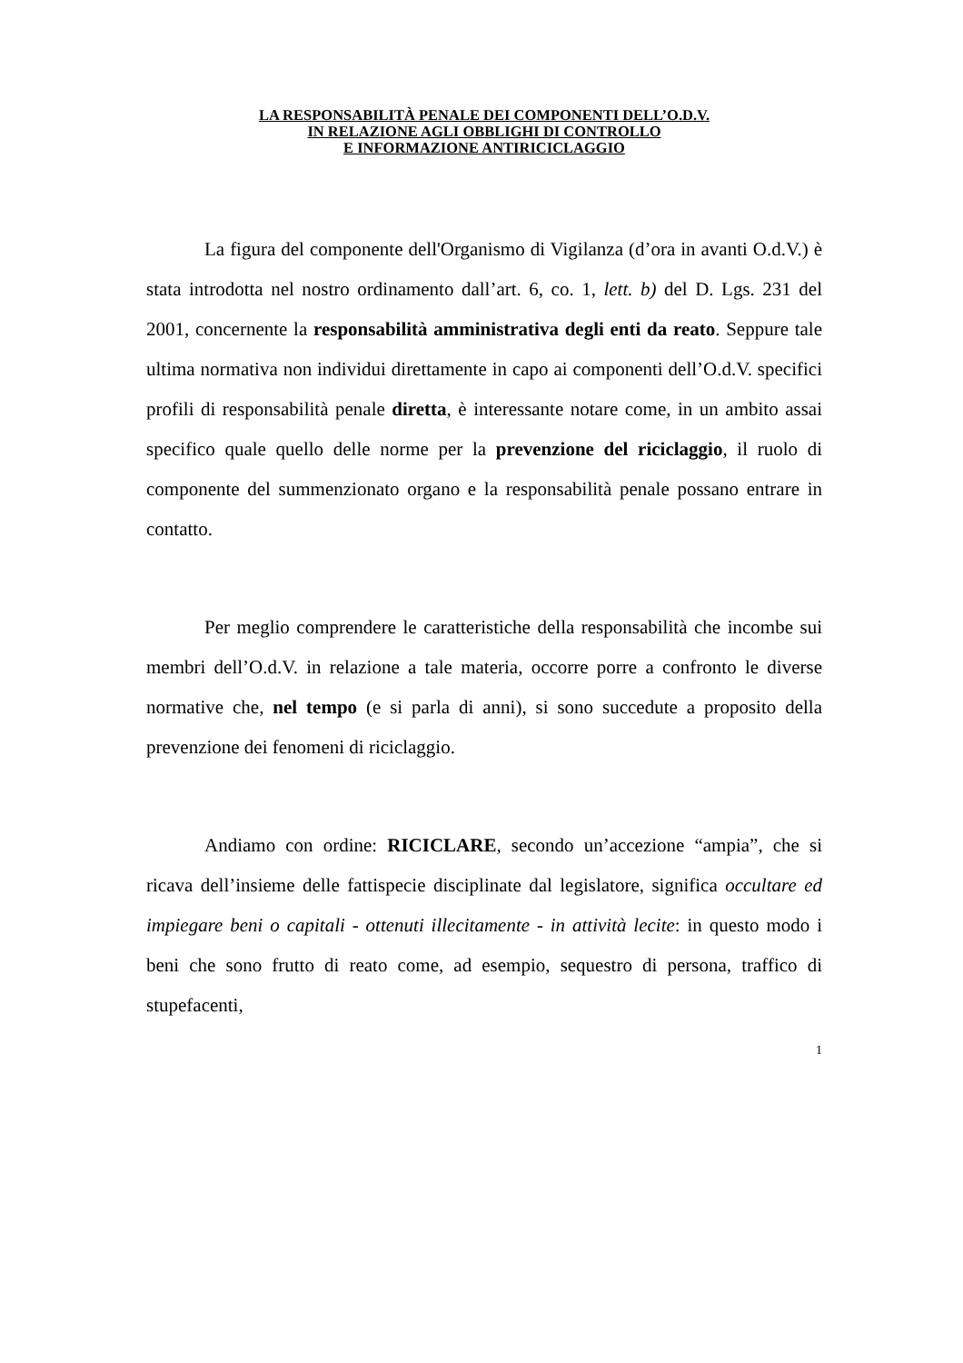LA RESPONSABILITÀ PENALE DEI COMPONENTI DELL’O.D.V.
IN RELAZIONE AGLI OBBLIGHI DI CONTROLLO
E INFORMAZIONE ANTIRICICLAGGIO
La figura del componente dell'Organismo di Vigilanza (d’ora in avanti O.d.V.) è stata introdotta nel nostro ordinamento dall’art. 6, co. 1, lett. b) del D. Lgs. 231 del 2001, concernente la responsabilità amministrativa degli enti da reato. Seppure tale ultima normativa non individui direttamente in capo ai componenti dell’O.d.V. specifici profili di responsabilità penale diretta, è interessante notare come, in un ambito assai specifico quale quello delle norme per la prevenzione del riciclaggio, il ruolo di componente del summenzionato organo e la responsabilità penale possano entrare in contatto.
Per meglio comprendere le caratteristiche della responsabilità che incombe sui membri dell’O.d.V. in relazione a tale materia, occorre porre a confronto le diverse normative che, nel tempo (e si parla di anni), si sono succedute a proposito della prevenzione dei fenomeni di riciclaggio.
Andiamo con ordine: RICICLARE, secondo un’accezione “ampia”, che si ricava dell’insieme delle fattispecie disciplinate dal legislatore, significa occultare ed impiegare beni o capitali - ottenuti illecitamente - in attività lecite: in questo modo i beni che sono frutto di reato come, ad esempio, sequestro di persona, traffico di stupefacenti,
1